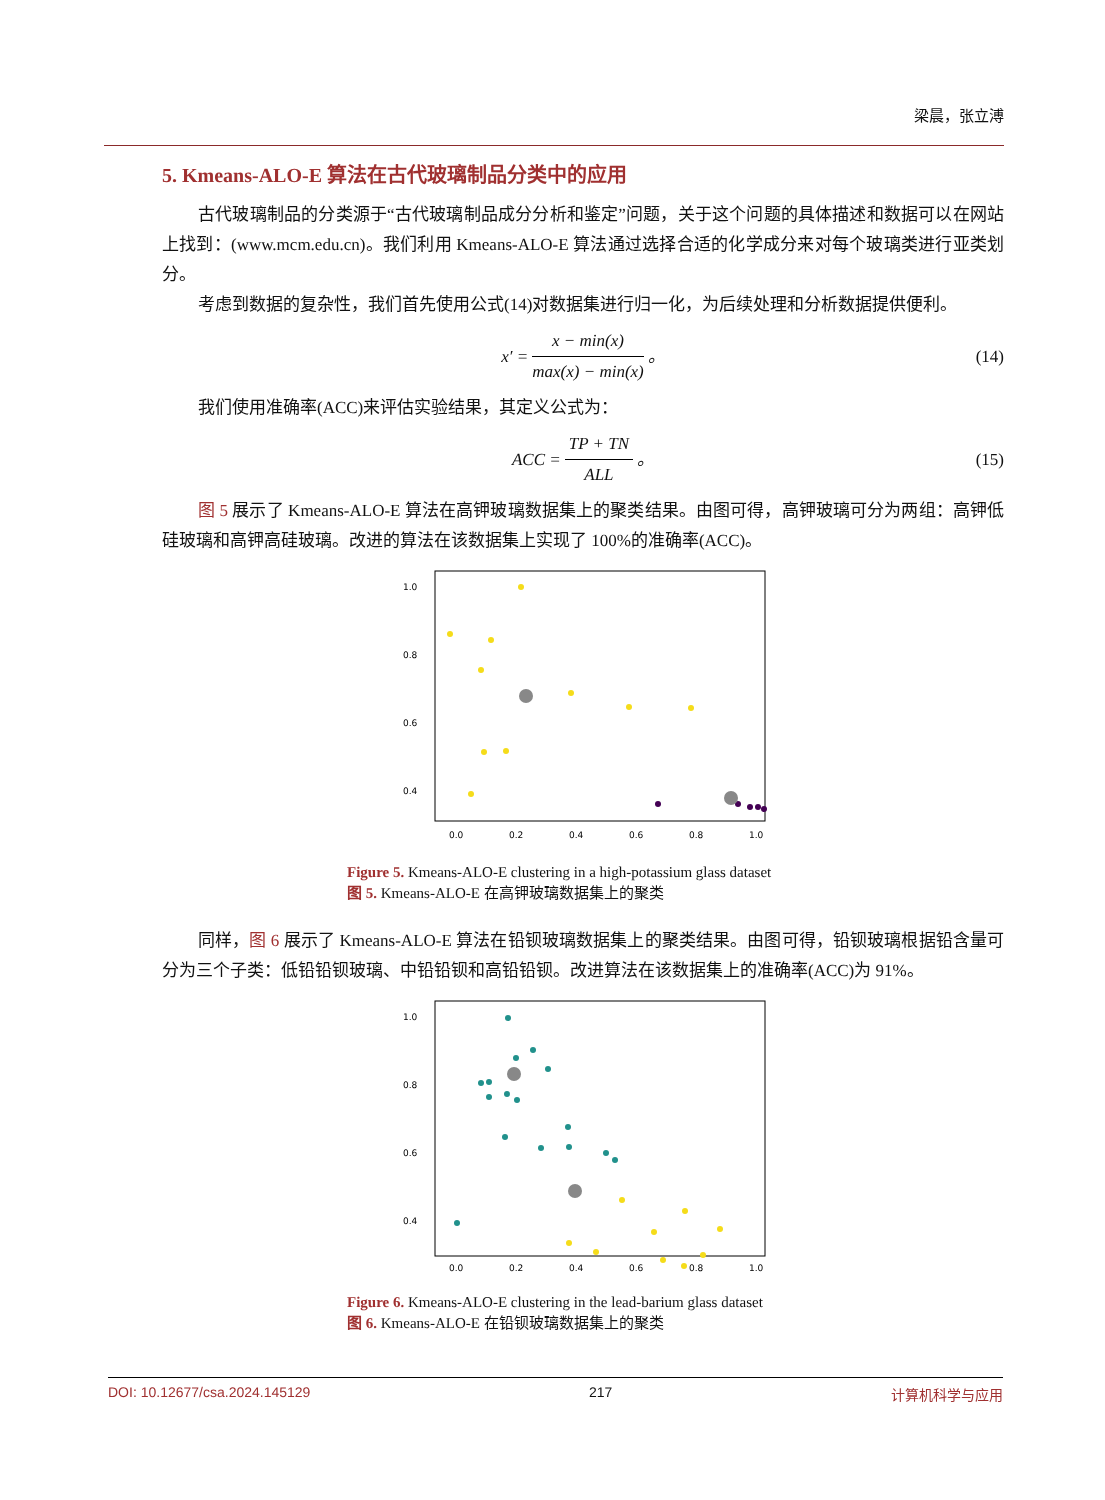梁晨，张立溥
5. Kmeans-ALO-E 算法在古代玻璃制品分类中的应用
古代玻璃制品的分类源于“古代玻璃制品成分分析和鉴定”问题，关于这个问题的具体描述和数据可以在网站上找到：(www.mcm.edu.cn)。我们利用 Kmeans-ALO-E 算法通过选择合适的化学成分来对每个玻璃类进行亚类划分。
考虑到数据的复杂性，我们首先使用公式(14)对数据集进行归一化，为后续处理和分析数据提供便利。
x′ = x − min(x) max(x) − min(x) 。 (14)
我们使用准确率(ACC)来评估实验结果，其定义公式为：
ACC = TP + TN ALL 。 (15)
图 5 展示了 Kmeans-ALO-E 算法在高钾玻璃数据集上的聚类结果。由图可得，高钾玻璃可分为两组：高钾低硅玻璃和高钾高硅玻璃。改进的算法在该数据集上实现了 100%的准确率(ACC)。
1.0
0.8
0.6
0.4
0.0
0.2
0.4
0.6
0.8
1.0
Figure 5. Kmeans-ALO-E clustering in a high-potassium glass dataset
图 5. Kmeans-ALO-E 在高钾玻璃数据集上的聚类
同样，图 6 展示了 Kmeans-ALO-E 算法在铅钡玻璃数据集上的聚类结果。由图可得，铅钡玻璃根据铅含量可分为三个子类：低铅铅钡玻璃、中铅铅钡和高铅铅钡。改进算法在该数据集上的准确率(ACC)为 91%。
1.0
0.8
0.6
0.4
0.0
0.2
0.4
0.6
0.8
1.0
Figure 6. Kmeans-ALO-E clustering in the lead-barium glass dataset
图 6. Kmeans-ALO-E 在铅钡玻璃数据集上的聚类
DOI: 10.12677/csa.2024.145129 217 计算机科学与应用